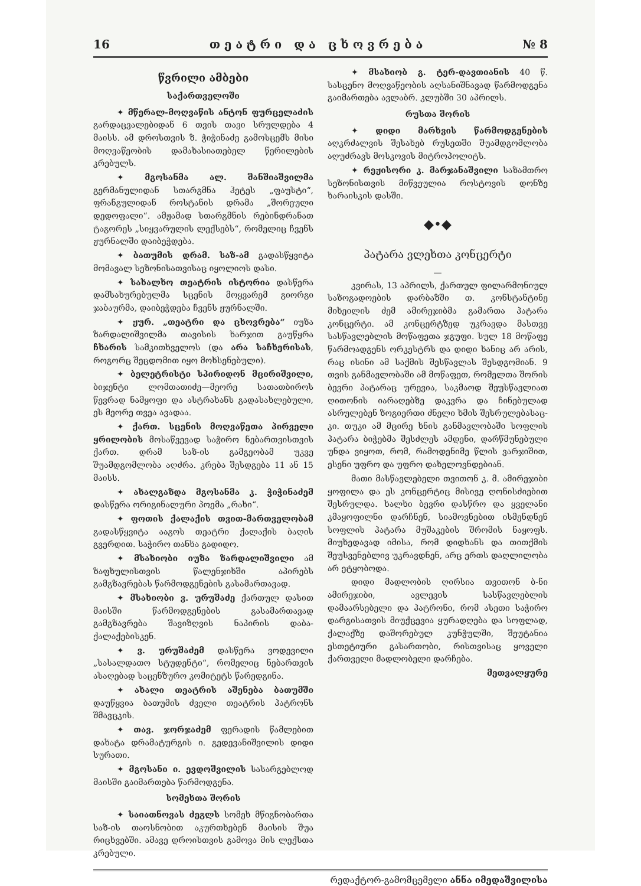16 თ ე ა ტ რ ი დ ა ც ხ ო ვ რ ე ბ ა № 8
წვრილი ამბები
საქართველოში
✦ მწერალ-მოღვაწის ანტონ ფურცელაძის გარდაცვალებიდან 6 თვის თავი სრულდება 4 მაისს. ამ დროსთვის ზ. ჭიჭინაძე გამოსცემს მისი მოღვაწეობის დამახასიათებელ წერილების კრებულს.
✦ მგოსანმა ალ. შანშიაშვილმა გერმანულიდან სთარგმნა ჰეტეს „ფაუსტი“, ფრანგულიდან როსტანის დრამა „შორეული დედოფალი“. ამჟამად სთარგმნის რებინდრანათ ტაგორეს „სიყვარულის ლექსებს“, რომელიც ჩვენს ჟურნალში დაიბეჭდება.
✦ ბათუმის დრამ. საზ-ამ გადასწყვიტა მომავალ სეზონისათვისაც იყოლიოს დასი.
✦ სახალხო თეატრის ისტორია დასწერა დამსახურებულმა სცენის მოყვარემ გიორგი ჯაბაურმა, დაიბეჭდება ჩვენს ჟურნალში.
✦ ჟურ. „თეატრი და ცხოვრება“ იუზა ზარდალიშვილმა თავისის ხარჯით გაუწყრა ჩხარის სამკითხველოს (და არა საჩხერისას, როგორც შეცდომით იყო მოხსენებული).
✦ ბელეტრისტი სპირიდონ მცირიშვილი, ბიჯენტი ლომთათიძე—მეორე სათათბიროს წევრად ნამყოფი და ასტრახანს გადასახლებული, ეს მეორე თვეა ავადაა.
✦ ქართ. სცენის მოღვაწეთა პირველი ყრილობის მოსაწვევად საჭირო ნებართვისთვის ქართ. დრამ საზ-ის გამგეობამ უკვე შუამდგომლობა აღძრა. კრება შესდგება 11 ან 15 მაისს.
✦ ახალგაზდა მგოსანმა კ. ჭიჭინაძემ დასწერა ორიგინალური პოემა „რახი“.
✦ ფოთის ქალაქის თვით-მართველობამ გადასწყვიტა ააგოს თეატრი ქალაქის ბაღის გვერდით. საჭირო თანხა გადიდო.
✦ მსახიობი იუზა ზარდალიშვილი ამ ზაფხულისთვის წალენჯიხში აპირებს გამგზავრებას წარმოდგენების გასამართავად.
✦ მსახიობი ვ. ურუშაძე ქართულ დასით მაისში წარმოდგენების გასამართავად გამგზავრება შავიზღვის ნაპირის დაბა-ქალაქებისკენ.
✦ ვ. ურუშაძემ დასწერა ვოდევილი „სასალდათო სტუდენტი“, რომელიც ნებართვის ასაღებად საცენზურო კომიტეტს წარედგინა.
✦ ახალი თეატრის აშენება ბათუმში დაუწყვია ბათუმის ძველი თეატრის პატრონს შმავცკის.
✦ თავ. ჯორჯაძემ ფერადის წამლებით დახატა დრამატურგის ი. გედევანიშვილის დიდი სურათი.
✦ მგოსანი ი. ევდოშვილის სასარგებლოდ მაისში გაიმართება წარმოდგენა.
სომეხთა შორის
✦ საიათნოვას ძეგლს სომეხ მწიგნობართა საზ-ის თაოსნობით აკურთხებენ მაისის შუა რიცხვებში. ამავე დროისთვის გამოვა მის ლექსთა კრებული.
✦ მსახიობ გ. ტერ-დავთიანის 40 წ. სასცენო მოღვაწეობის აღსანიშნავად წარმოდგენა გაიმართება ავლაბრ. კლუბში 30 აპრილს.
რუსთა შორის
✦ დიდი მარხვის წარმოდგენების აღკრძალვის შესახებ რუსეთში შუამდგომლობა აღუძრავს მოსკოვის მიტროპოლიტს.
✦ რეჟისორი კ. მარჯანაშვილი საზამთრო სეზონისთვის მიწვეულია როსტოვის დონზე ხარაისკის დასში.
◆•◆
პატარა ვლეხთა კონცერტი
—
კვირას, 13 აპრილს, ქართულ ფილარმონიულ საზოგადოების დარბაზში თ. კონსტანტინე მიხეილის ძემ ამირეჯიბმა გამართა პატარა კონცერტი. ამ კონცერტზედ უკრავდა მასთვე სასწავლებლის მოწაფეთა ჯგუფი. სულ 18 მოწაფე წარმოადგენს ორკესტრს და დიდი ხანიც არ არის, რაც ისინი ამ საქმის შესწავლას შესდგომიან. 9 თვის განმავლობაში ამ მოწაფეთ, რომელთა შორის ბევრი პატარაც ურევია, საკმაოდ შეუსწავლიათ ღითონის იარაღებზე დაკვრა და ჩინებულად ასრულებენ ზოგიერთი ძნელი ხმის შესრულებასაც-კი. თუკი ამ მცირე ხნის განმავლობაში სოფლის პატარა ბიჭებმა შესძლეს ამდენი, დარწმუნებული უნდა ვიყოთ, რომ, რამოდენიმე წლის ვარჯიშით, ესენი უფრო და უფრო დახელოვნდებიან.
მათი მასწავლებელი თვითონ კ. მ. ამირეჯიბი ყოფილა და ეს კონცერტიც მისივე ღონისძიებით შესრულდა. ხალხი ბევრი დასწრო და ყველანი კმაყოფილნი დარჩნენ, სიამოვნებით ისმენდნენ სოფლის პატარა მუშაკების შრომის ნაყოფს. მიუხედავად იმისა, რომ დიდხანს და თითქმის შეუსვენებლივ უკრავდნენ, არც ერთს დაღლილობა არ ეტყობოდა.
დიდი მადლობის ღირსია თვითონ ბ-ნი ამირეჯიბი, ავლევის სასწავლებლის დამაარსებელი და პატრონი, რომ ასეთი საჭირო დარგისათვის მიუქცევია ყურადღება და სოფლად, ქალაქზე დაშორებულ კუნჭულში, შეუტანია ესთეტიური გასართობი, რისთვისაც ყოველი ქართველი მადლობელი დარჩება.
მეთვალყურე
რედაქტორ-გამომცემელი ანნა იმედაშვილისა